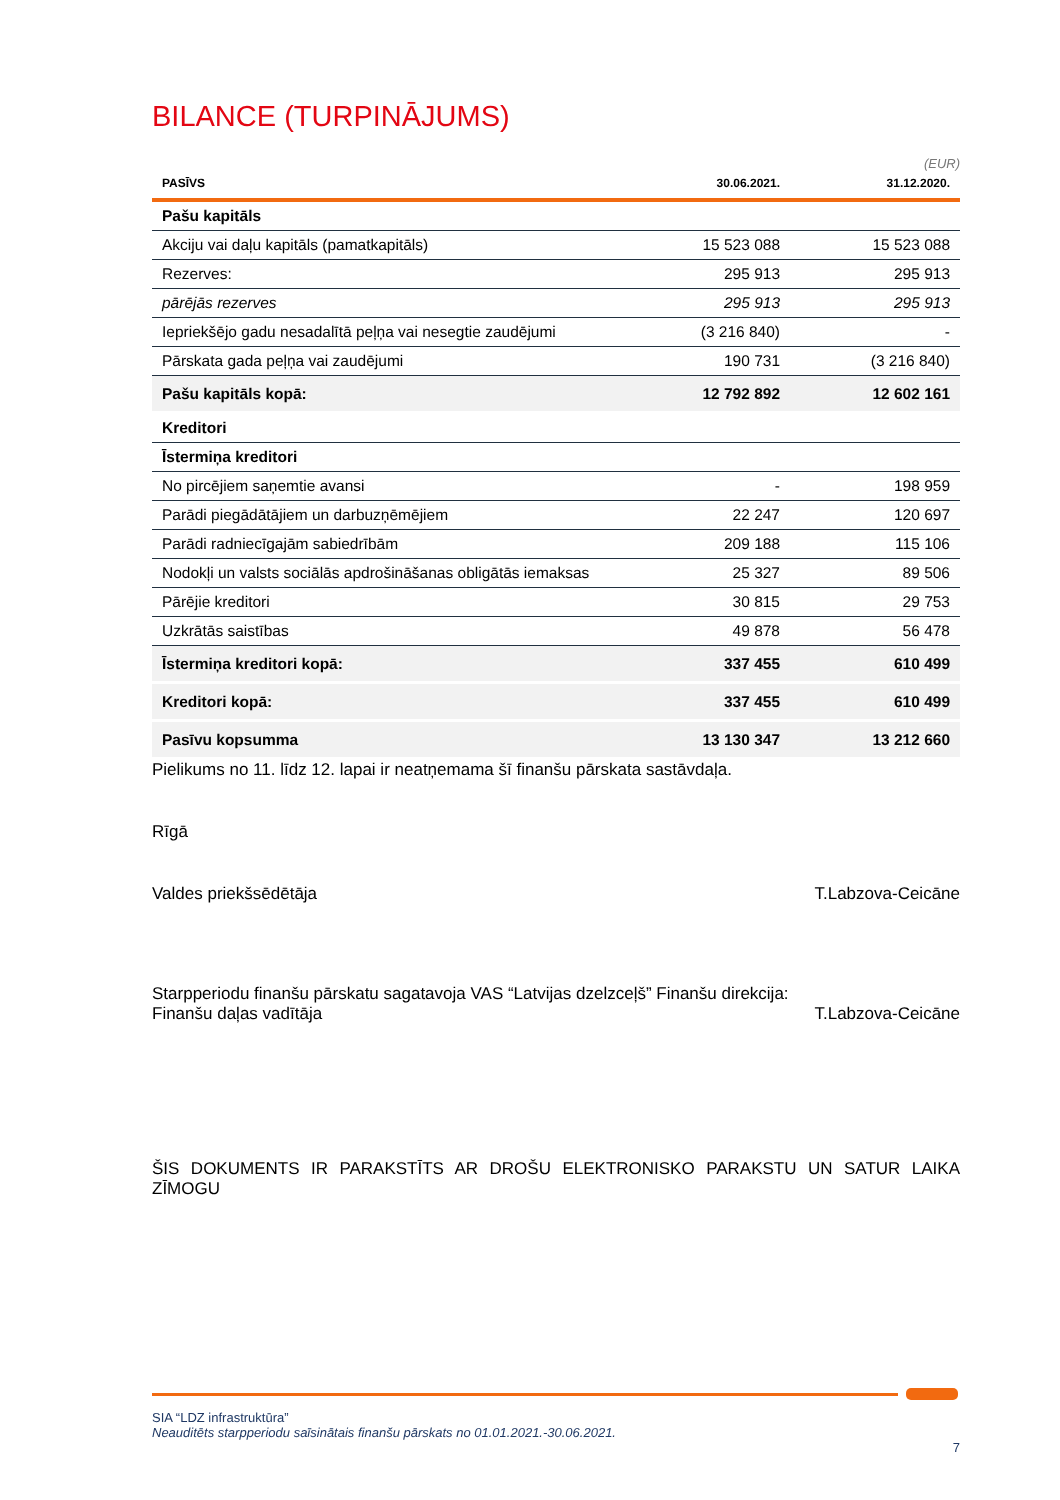BILANCE (TURPINĀJUMS)
(EUR)
| PASĪVS | 30.06.2021. | 31.12.2020. |
| --- | --- | --- |
| Pašu kapitāls | | |
| Akciju vai daļu kapitāls (pamatkapitāls) | 15 523 088 | 15 523 088 |
| Rezerves: | 295 913 | 295 913 |
| pārējās rezerves | 295 913 | 295 913 |
| Iepriekšējo gadu nesadalītā peļņa vai nesegtie zaudējumi | (3 216 840) | - |
| Pārskata gada peļņa vai zaudējumi | 190 731 | (3 216 840) |
| Pašu kapitāls kopā: | 12 792 892 | 12 602 161 |
| Kreditori | | |
| Īstermiņa kreditori | | |
| No pircējiem saņemtie avansi | - | 198 959 |
| Parādi piegādātājiem un darbuzņēmējiem | 22 247 | 120 697 |
| Parādi radniecīgajām sabiedrībām | 209 188 | 115 106 |
| Nodokļi un valsts sociālās apdrošināšanas obligātās iemaksas | 25 327 | 89 506 |
| Pārējie kreditori | 30 815 | 29 753 |
| Uzkrātās saistības | 49 878 | 56 478 |
| Īstermiņa kreditori kopā: | 337 455 | 610 499 |
| Kreditori kopā: | 337 455 | 610 499 |
| Pasīvu kopsumma | 13 130 347 | 13 212 660 |
Pielikums no 11. līdz 12. lapai ir neatņemama šī finanšu pārskata sastāvdaļa.
Rīgā
Valdes priekšsēdētāja T.Labzova-Ceicāne
Starpperiodu finanšu pārskatu sagatavoja VAS “Latvijas dzelzceļš” Finanšu direkcija:
Finanšu daļas vadītāja T.Labzova-Ceicāne
ŠIS DOKUMENTS IR PARAKSTĪTS AR DROŠU ELEKTRONISKO PARAKSTU UN SATUR LAIKA ZĪMOGU
SIA “LDZ infrastruktūra”
Neauditēts starpperiodu saīsinātais finanšu pārskats no 01.01.2021.-30.06.2021.
7